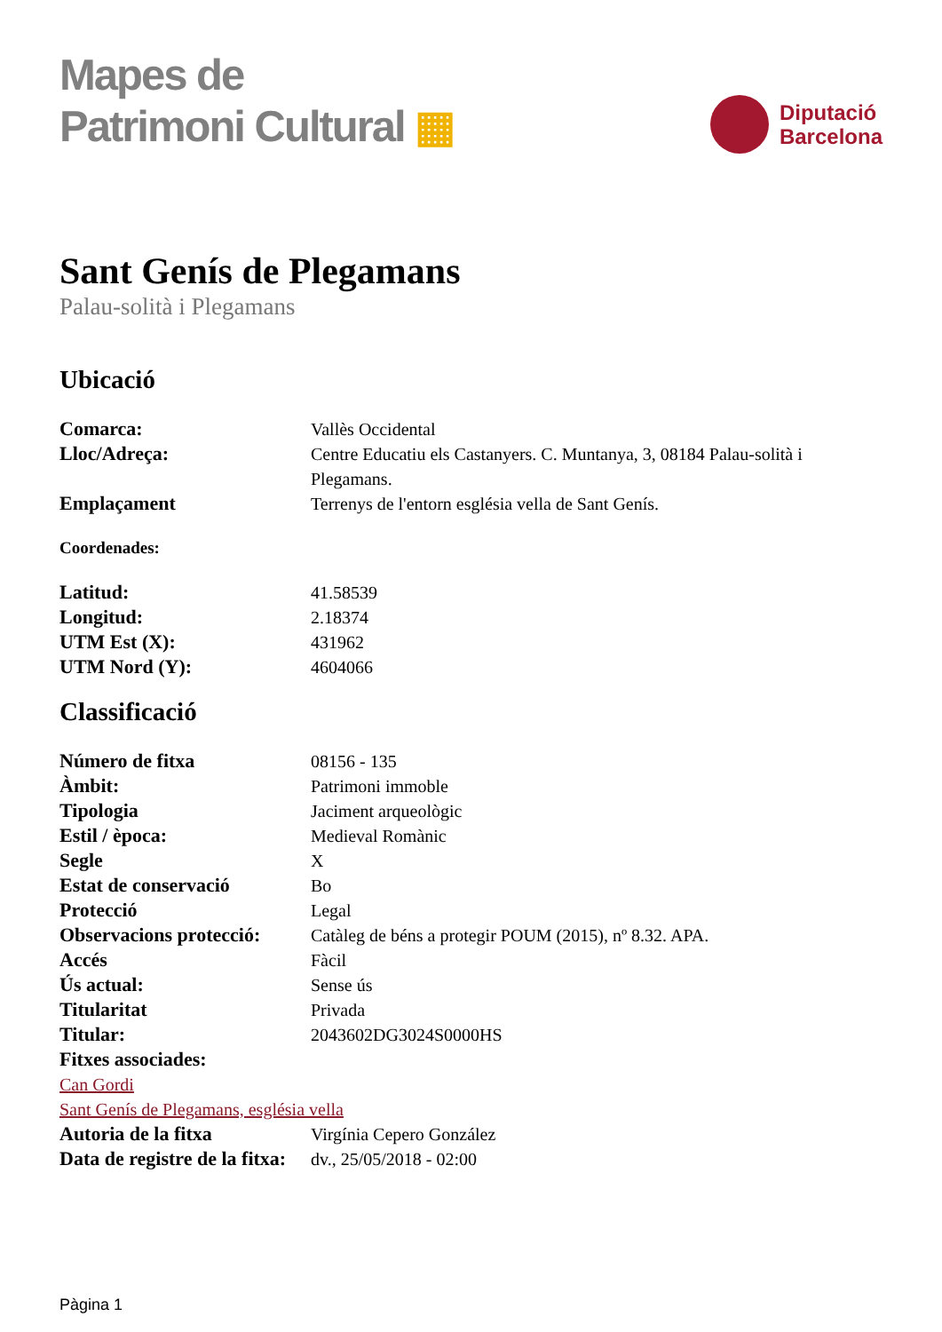Mapes de
Patrimoni Cultural ▦
Diputació
Barcelona
Sant Genís de Plegamans
Palau-solità i Plegamans
Ubicació
| Comarca: | Vallès Occidental |
| Lloc/Adreça: | Centre Educatiu els Castanyers. C. Muntanya, 3, 08184 Palau-solità i Plegamans. |
| Emplaçament | Terrenys de l'entorn església vella de Sant Genís. |
Coordenades:
| Latitud: | 41.58539 |
| Longitud: | 2.18374 |
| UTM Est (X): | 431962 |
| UTM Nord (Y): | 4604066 |
Classificació
| Número de fitxa | 08156 - 135 |
| Àmbit: | Patrimoni immoble |
| Tipologia | Jaciment arqueològic |
| Estil / època: | Medieval Romànic |
| Segle | X |
| Estat de conservació | Bo |
| Protecció | Legal |
| Observacions protecció: | Catàleg de béns a protegir POUM (2015), nº 8.32. APA. |
| Accés | Fàcil |
| Ús actual: | Sense ús |
| Titularitat | Privada |
| Titular: | 2043602DG3024S0000HS |
| Fitxes associades: | |
| Can Gordi Sant Genís de Plegamans, església vella | |
| Autoria de la fitxa | Virgínia Cepero González |
| Data de registre de la fitxa: | dv., 25/05/2018 - 02:00 |
Pàgina 1